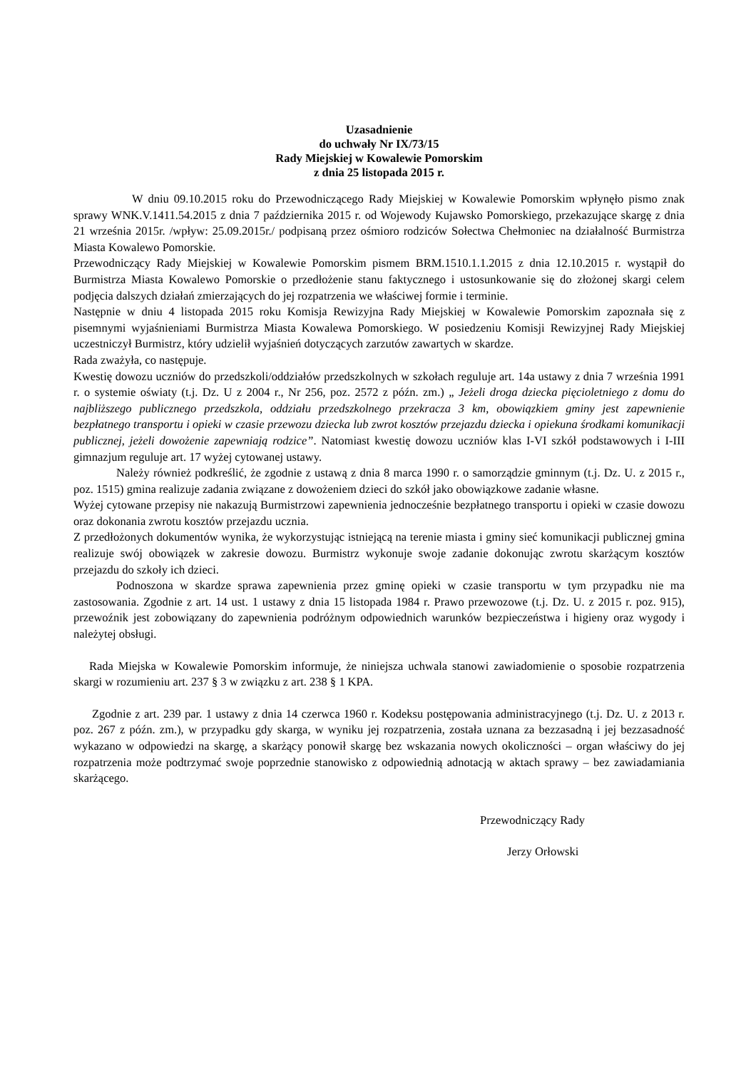Uzasadnienie
do uchwały Nr IX/73/15
Rady Miejskiej w Kowalewie Pomorskim
z dnia 25 listopada 2015 r.
W dniu 09.10.2015 roku do Przewodniczącego Rady Miejskiej w Kowalewie Pomorskim wpłynęło pismo znak sprawy WNK.V.1411.54.2015 z dnia 7 października 2015 r. od Wojewody Kujawsko Pomorskiego, przekazujące skargę z dnia 21 września 2015r. /wpływ: 25.09.2015r./ podpisaną przez ośmioro rodziców Sołectwa Chełmoniec na działalność Burmistrza Miasta Kowalewo Pomorskie.
Przewodniczący Rady Miejskiej w Kowalewie Pomorskim pismem BRM.1510.1.1.2015 z dnia 12.10.2015 r. wystąpił do Burmistrza Miasta Kowalewo Pomorskie o przedłożenie stanu faktycznego i ustosunkowanie się do złożonej skargi celem podjęcia dalszych działań zmierzających do jej rozpatrzenia we właściwej formie i terminie.
Następnie w dniu 4 listopada 2015 roku Komisja Rewizyjna Rady Miejskiej w Kowalewie Pomorskim zapoznała się z pisemnymi wyjaśnieniami Burmistrza Miasta Kowalewa Pomorskiego. W posiedzeniu Komisji Rewizyjnej Rady Miejskiej uczestniczył Burmistrz, który udzielił wyjaśnień dotyczących zarzutów zawartych w skardze.
Rada zważyła, co następuje.
Kwestię dowozu uczniów do przedszkoli/oddziałów przedszkolnych w szkołach reguluje art. 14a ustawy z dnia 7 września 1991 r. o systemie oświaty (t.j. Dz. U z 2004 r., Nr 256, poz. 2572 z późn. zm.) „ Jeżeli droga dziecka pięcioletniego z domu do najbliższego publicznego przedszkola, oddziału przedszkolnego przekracza 3 km, obowiązkiem gminy jest zapewnienie bezpłatnego transportu i opieki w czasie przewozu dziecka lub zwrot kosztów przejazdu dziecka i opiekuna środkami komunikacji publicznej, jeżeli dowożenie zapewniają rodzice”. Natomiast kwestię dowozu uczniów klas I-VI szkół podstawowych i I-III gimnazjum reguluje art. 17 wyżej cytowanej ustawy.
Należy również podkreślić, że zgodnie z ustawą z dnia 8 marca 1990 r. o samorządzie gminnym (t.j. Dz. U. z 2015 r., poz. 1515) gmina realizuje zadania związane z dowożeniem dzieci do szkół jako obowiązkowe zadanie własne.
Wyżej cytowane przepisy nie nakazują Burmistrzowi zapewnienia jednocześnie bezpłatnego transportu i opieki w czasie dowozu oraz dokonania zwrotu kosztów przejazdu ucznia.
Z przedłożonych dokumentów wynika, że wykorzystując istniejącą na terenie miasta i gminy sieć komunikacji publicznej gmina realizuje swój obowiązek w zakresie dowozu. Burmistrz wykonuje swoje zadanie dokonując zwrotu skarżącym kosztów przejazdu do szkoły ich dzieci.
Podnoszona w skardze sprawa zapewnienia przez gminę opieki w czasie transportu w tym przypadku nie ma zastosowania. Zgodnie z art. 14 ust. 1 ustawy z dnia 15 listopada 1984 r. Prawo przewozowe (t.j. Dz. U. z 2015 r. poz. 915), przewoźnik jest zobowiązany do zapewnienia podróżnym odpowiednich warunków bezpieczeństwa i higieny oraz wygody i należytej obsługi.
Rada Miejska w Kowalewie Pomorskim informuje, że niniejsza uchwala stanowi zawiadomienie o sposobie rozpatrzenia skargi w rozumieniu art. 237 § 3 w związku z art. 238 § 1 KPA.
Zgodnie z art. 239 par. 1 ustawy z dnia 14 czerwca 1960 r. Kodeksu postępowania administracyjnego (t.j. Dz. U. z 2013 r. poz. 267 z późn. zm.), w przypadku gdy skarga, w wyniku jej rozpatrzenia, została uznana za bezzasadną i jej bezzasadność wykazano w odpowiedzi na skargę, a skarżący ponowił skargę bez wskazania nowych okoliczności – organ właściwy do jej rozpatrzenia może podtrzymać swoje poprzednie stanowisko z odpowiednią adnotacją w aktach sprawy – bez zawiadamiania skarżącego.
Przewodniczący Rady
Jerzy Orłowski